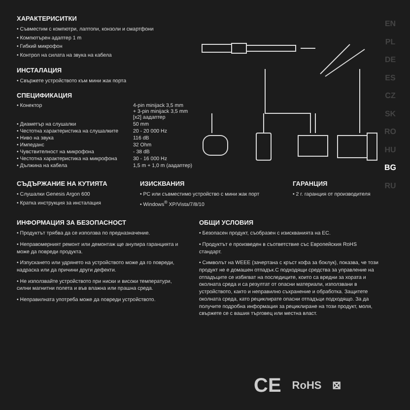EN
PL
DE
ES
CZ
SK
RO
HU
BG
RU
ХАРАКТЕРИСИТКИ
• Съвместим с компютри, лаптопи, конзоли и смартфони
• Компютърен адаптер 1 m
• Гибкий микрофон
• Контрол на силата на звука на кабела
ИНСТАЛАЦИЯ
• Свържете устройството към мини жак порта
СПЕЦИФИКАЦИЯ
| • Конектор | 4-pin minijack 3,5 mm + 3-pin minijack 3,5 mm [x2] аадаптер |
| • Диаметър на слушалки | 50 mm |
| • Честотна характеристика на слушалките | 20 - 20 000 Hz |
| • Ниво на звука | 116 dB |
| • Импеданс | 32 Ohm |
| • Чувствителност на микрофона | - 38 dB |
| • Честотна характеристика на микрофона | 30 - 16 000 Hz |
| • Дължина на кабела | 1,5 m + 1,0 m (аадаптер) |
СЪДЪРЖАНИЕ НА КУТИЯТА
• Слушалки Genesis Argon 600
• Кратка инструкция за инсталация
ИЗИСКВАНИЯ
• PC или съвместимо устройство с мини жак порт
• Windows<sup>®</sup> XP/Vista/7/8/10
ГАРАНЦИЯ
• 2 г. гаранция от производителя
ИНФОРМАЦИЯ ЗА БЕЗОПАСНОСТ
• Продуктът трябва да се използва по предназначение.
• Неправомерният ремонт или демонтаж ще анулира гаранцията и може да повреди продукта.
• Изпускането или удрянето на устройството може да го повреди, надраска или да причини други дефекти.
• Не използвайте устройството при ниски и високи температури, силни магнитни полета и във влажна или прашна среда.
• Неправилната употреба може да повреди устройството.
ОБЩИ УСЛОВИЯ
• Безопасен продукт, съобразен с изискванията на ЕС.
• Продуктът е произведен в съответствие със Европейския RoHS стандарт.
• Символът на WEEE (зачертана с кръст кофа за боклук), показва, че този продукт не е домашен отпадък.С подходящи средства за управление на отпадъците се избягват на последиците, които са вредни за хората и околната среда и са резултат от опасни материали, използвани в устройството, както и неправилно съхранение и обработка. Защитете околната среда, като рециклирате опасни отпадъци подходящо. За да получите подробна информация за рециклиране на този продукт, моля, свържете се с вашия търговец или местна власт.
CE RoHS ⊠